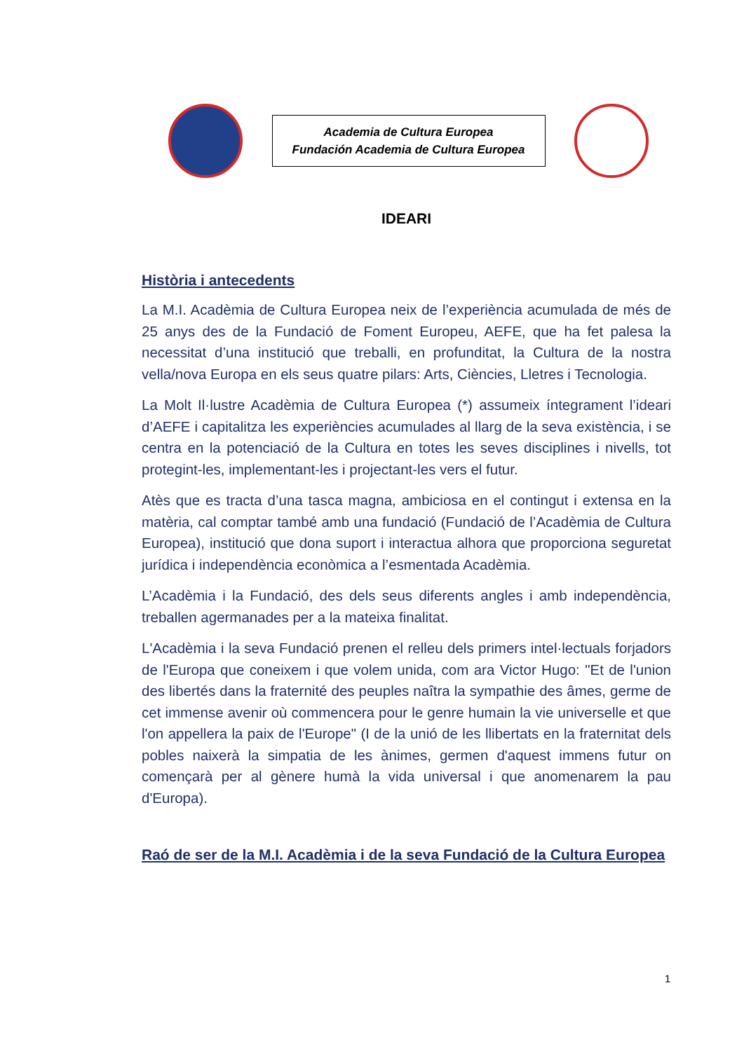Academia de Cultura Europea
Fundación Academia de Cultura Europea
IDEARI
Història i antecedents
La M.I. Acadèmia de Cultura Europea neix de l’experiència acumulada de més de 25 anys des de la Fundació de Foment Europeu, AEFE, que ha fet palesa la necessitat d’una institució que treballi, en profunditat, la Cultura de la nostra vella/nova Europa en els seus quatre pilars: Arts, Ciències, Lletres i Tecnologia.
La Molt Il·lustre Acadèmia de Cultura Europea (*) assumeix íntegrament l’ideari d’AEFE i capitalitza les experiències acumulades al llarg de la seva existència, i se centra en la potenciació de la Cultura en totes les seves disciplines i nivells, tot protegint-les, implementant-les i projectant-les vers el futur.
Atès que es tracta d’una tasca magna, ambiciosa en el contingut i extensa en la matèria, cal comptar també amb una fundació (Fundació de l’Acadèmia de Cultura Europea), institució que dona suport i interactua alhora que proporciona seguretat jurídica i independència econòmica a l’esmentada Acadèmia.
L’Acadèmia i la Fundació, des dels seus diferents angles i amb independència, treballen agermanades per a la mateixa finalitat.
L'Acadèmia i la seva Fundació prenen el relleu dels primers intel·lectuals forjadors de l'Europa que coneixem i que volem unida, com ara Victor Hugo: "Et de l'union des libertés dans la fraternité des peuples naîtra la sympathie des âmes, germe de cet immense avenir où commencera pour le genre humain la vie universelle et que l'on appellera la paix de l'Europe" (I de la unió de les llibertats en la fraternitat dels pobles naixerà la simpatia de les ànimes, germen d'aquest immens futur on començarà per al gènere humà la vida universal i que anomenarem la pau d'Europa).
Raó de ser de la M.I. Acadèmia i de la seva Fundació de la Cultura Europea
1